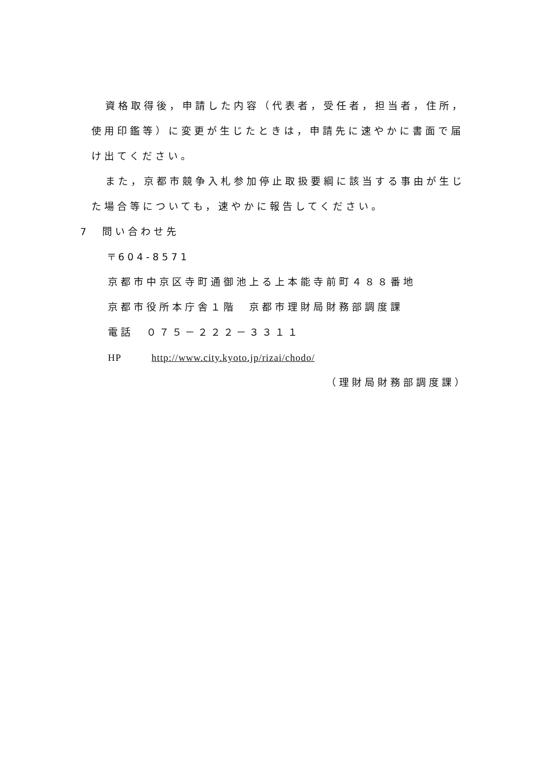資格取得後，申請した内容（代表者，受任者，担当者，住所，使用印鑑等）に変更が生じたときは，申請先に速やかに書面で届け出てください。
また，京都市競争入札参加停止取扱要綱に該当する事由が生じた場合等についても，速やかに報告してください。
7　問い合わせ先
〒604-8571
京都市中京区寺町通御池上る上本能寺前町４８８番地
京都市役所本庁舎１階　京都市理財局財務部調度課
電話　０７５－２２２－３３１１
HP http://www.city.kyoto.jp/rizai/chodo/
（理財局財務部調度課）